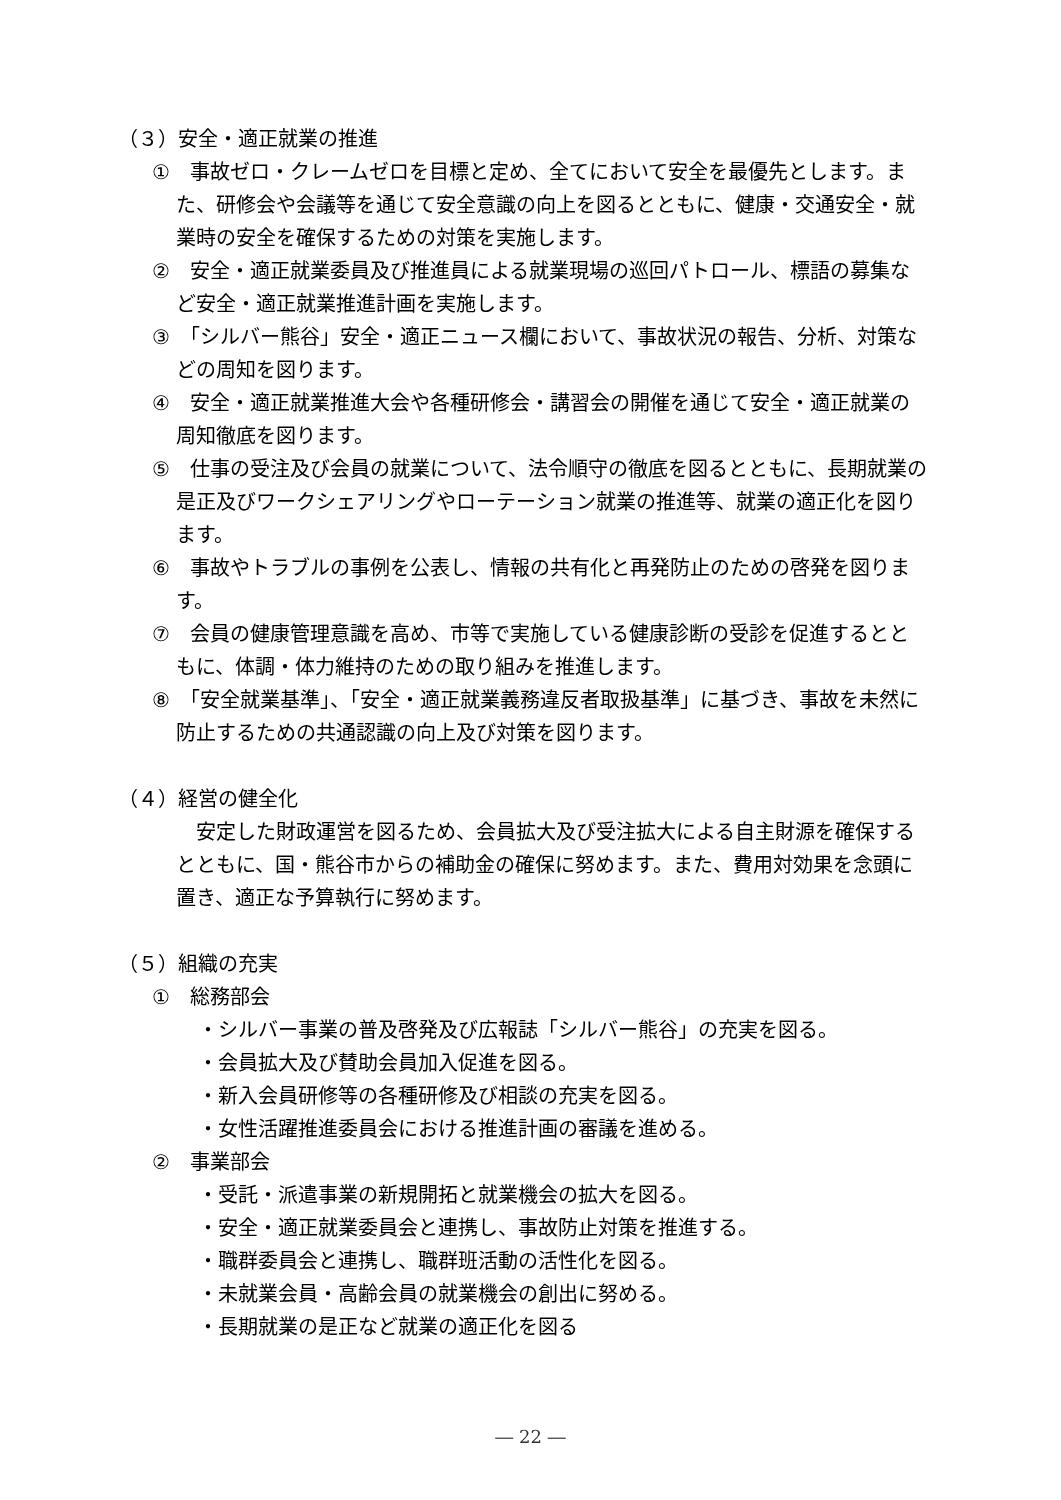（３）安全・適正就業の推進
①　事故ゼロ・クレームゼロを目標と定め、全てにおいて安全を最優先とします。また、研修会や会議等を通じて安全意識の向上を図るとともに、健康・交通安全・就業時の安全を確保するための対策を実施します。
②　安全・適正就業委員及び推進員による就業現場の巡回パトロール、標語の募集など安全・適正就業推進計画を実施します。
③　「シルバー熊谷」安全・適正ニュース欄において、事故状況の報告、分析、対策などの周知を図ります。
④　安全・適正就業推進大会や各種研修会・講習会の開催を通じて安全・適正就業の周知徹底を図ります。
⑤　仕事の受注及び会員の就業について、法令順守の徹底を図るとともに、長期就業の是正及びワークシェアリングやローテーション就業の推進等、就業の適正化を図ります。
⑥　事故やトラブルの事例を公表し、情報の共有化と再発防止のための啓発を図ります。
⑦　会員の健康管理意識を高め、市等で実施している健康診断の受診を促進するとともに、体調・体力維持のための取り組みを推進します。
⑧　「安全就業基準」、「安全・適正就業義務違反者取扱基準」に基づき、事故を未然に防止するための共通認識の向上及び対策を図ります。
（４）経営の健全化
安定した財政運営を図るため、会員拡大及び受注拡大による自主財源を確保するとともに、国・熊谷市からの補助金の確保に努めます。また、費用対効果を念頭に置き、適正な予算執行に努めます。
（５）組織の充実
①　総務部会
・シルバー事業の普及啓発及び広報誌「シルバー熊谷」の充実を図る。
・会員拡大及び賛助会員加入促進を図る。
・新入会員研修等の各種研修及び相談の充実を図る。
・女性活躍推進委員会における推進計画の審議を進める。
②　事業部会
・受託・派遣事業の新規開拓と就業機会の拡大を図る。
・安全・適正就業委員会と連携し、事故防止対策を推進する。
・職群委員会と連携し、職群班活動の活性化を図る。
・未就業会員・高齢会員の就業機会の創出に努める。
・長期就業の是正など就業の適正化を図る
― 22 ―